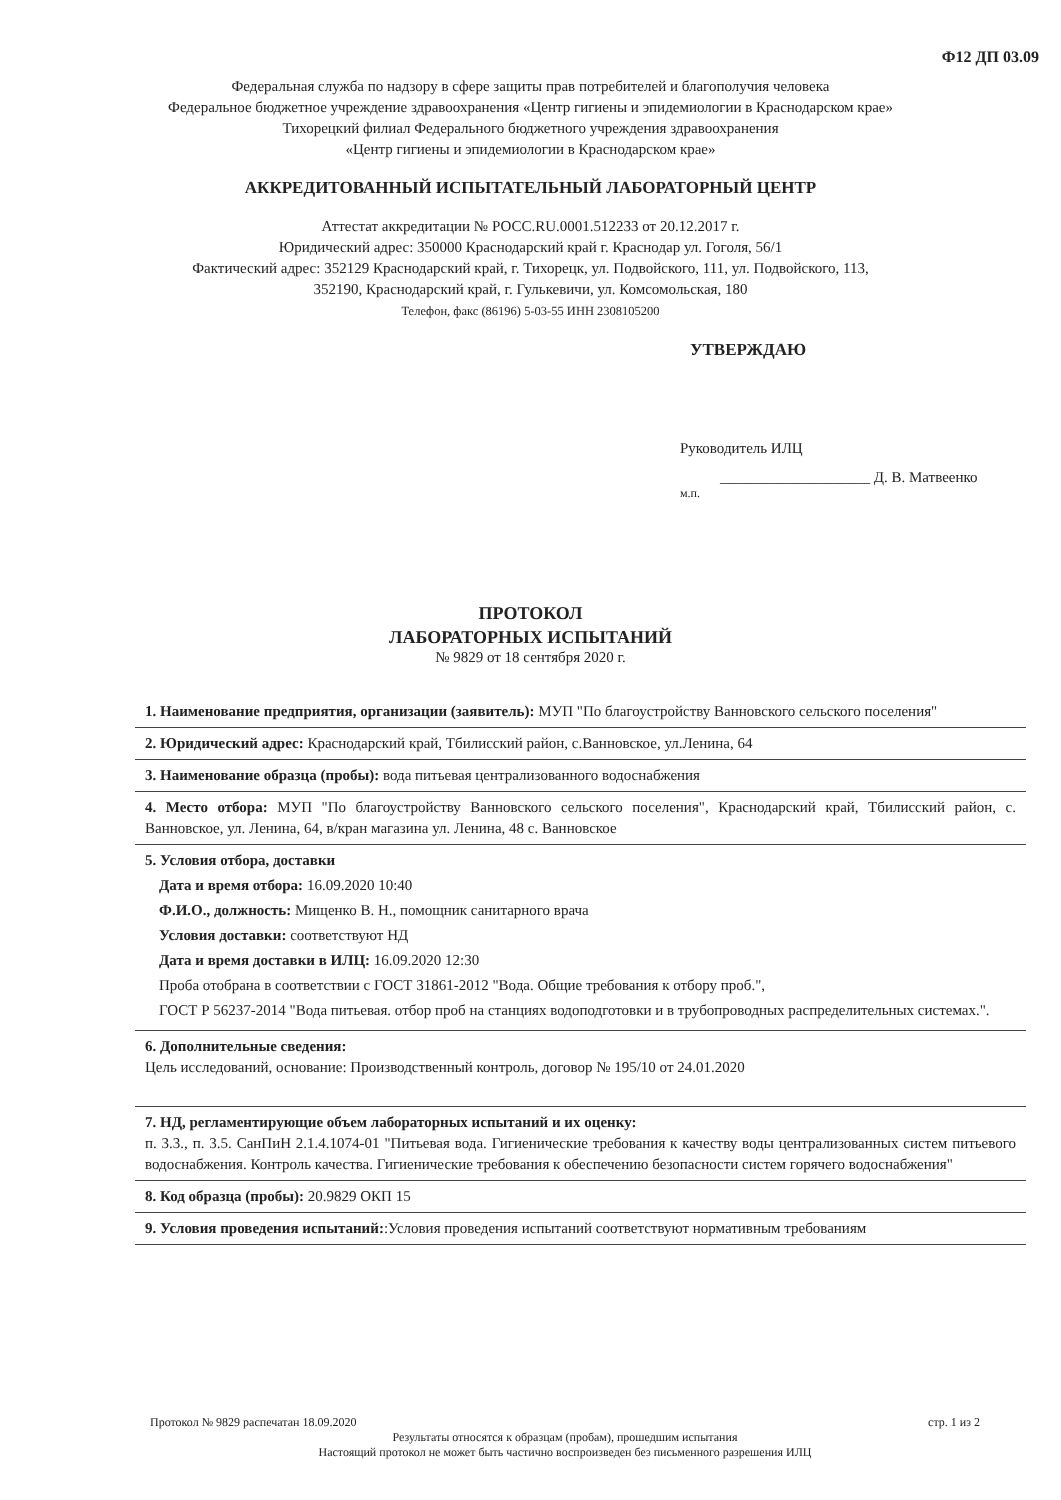Ф12 ДП 03.09
Федеральная служба по надзору в сфере защиты прав потребителей и благополучия человека
Федеральное бюджетное учреждение здравоохранения «Центр гигиены и эпидемиологии в Краснодарском крае»
Тихорецкий филиал Федерального бюджетного учреждения здравоохранения
«Центр гигиены и эпидемиологии в Краснодарском крае»
АККРЕДИТОВАННЫЙ ИСПЫТАТЕЛЬНЫЙ ЛАБОРАТОРНЫЙ ЦЕНТР
Аттестат аккредитации № РОСС.RU.0001.512233 от 20.12.2017 г.
Юридический адрес: 350000 Краснодарский край г. Краснодар ул. Гоголя, 56/1
Фактический адрес: 352129 Краснодарский край, г. Тихорецк, ул. Подвойского, 111, ул. Подвойского, 113,
352190, Краснодарский край, г. Гулькевичи, ул. Комсомольская, 180
Телефон, факс (86196) 5-03-55 ИНН 2308105200
УТВЕРЖДАЮ
Руководитель ИЛЦ
____________________ Д. В. Матвеенко
м.п.
ПРОТОКОЛ
ЛАБОРАТОРНЫХ ИСПЫТАНИЙ
№ 9829 от 18 сентября 2020 г.
1. Наименование предприятия, организации (заявитель): МУП "По благоустройству Ванновского сельского поселения"
2. Юридический адрес: Краснодарский край, Тбилисский район, с.Ванновское, ул.Ленина, 64
3. Наименование образца (пробы): вода питьевая централизованного водоснабжения
4. Место отбора: МУП "По благоустройству Ванновского сельского поселения", Краснодарский край, Тбилисский район, с. Ванновское, ул. Ленина, 64, в/кран магазина ул. Ленина, 48 с. Ванновское
5. Условия отбора, доставки
Дата и время отбора: 16.09.2020 10:40
Ф.И.О., должность: Мищенко В. Н., помощник санитарного врача
Условия доставки: соответствуют НД
Дата и время доставки в ИЛЦ: 16.09.2020 12:30
Проба отобрана в соответствии с ГОСТ 31861-2012 "Вода. Общие требования к отбору проб.",
ГОСТ Р 56237-2014 "Вода питьевая. отбор проб на станциях водоподготовки и в трубопроводных распределительных системах.".
6. Дополнительные сведения:
Цель исследований, основание: Производственный контроль, договор № 195/10 от 24.01.2020
7. НД, регламентирующие объем лабораторных испытаний и их оценку:
п. 3.3., п. 3.5. СанПиН 2.1.4.1074-01 "Питьевая вода. Гигиенические требования к качеству воды централизованных систем питьевого водоснабжения. Контроль качества. Гигиенические требования к обеспечению безопасности систем горячего водоснабжения"
8. Код образца (пробы): 20.9829 ОКП 15
9. Условия проведения испытаний::Условия проведения испытаний соответствуют нормативным требованиям
Протокол № 9829 распечатан 18.09.2020 стр. 1 из 2
Результаты относятся к образцам (пробам), прошедшим испытания
Настоящий протокол не может быть частично воспроизведен без письменного разрешения ИЛЦ